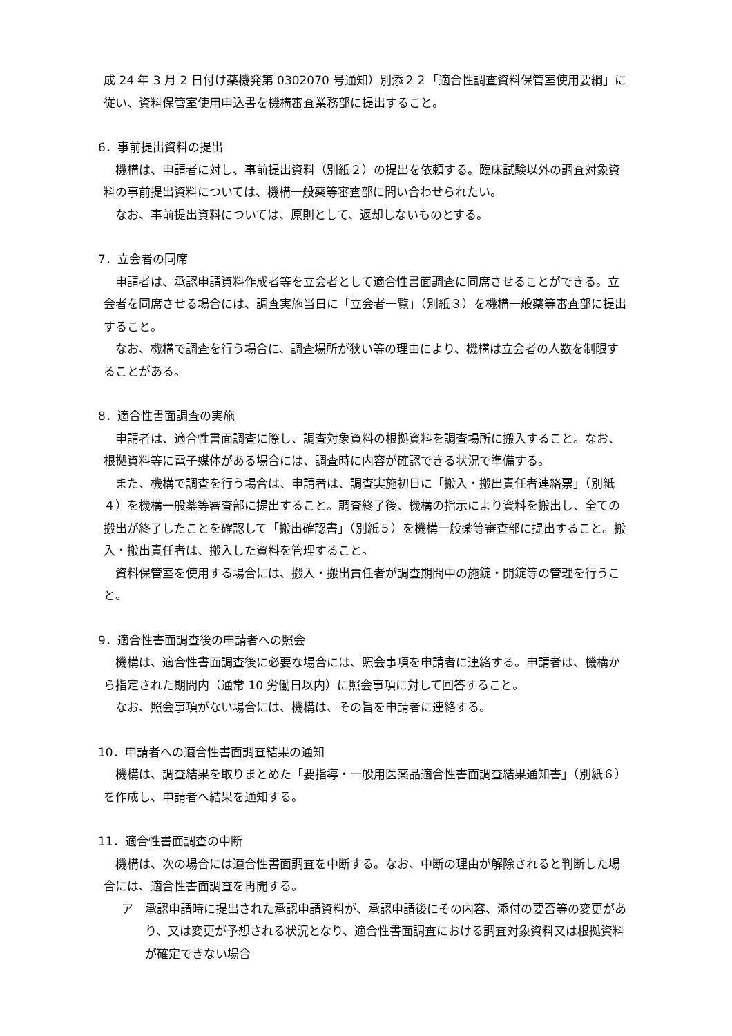成 24 年 3 月 2 日付け薬機発第 0302070 号通知）別添２２「適合性調査資料保管室使用要綱」に従い、資料保管室使用申込書を機構審査業務部に提出すること。
6．事前提出資料の提出
機構は、申請者に対し、事前提出資料（別紙２）の提出を依頼する。臨床試験以外の調査対象資料の事前提出資料については、機構一般薬等審査部に問い合わせられたい。
なお、事前提出資料については、原則として、返却しないものとする。
7．立会者の同席
申請者は、承認申請資料作成者等を立会者として適合性書面調査に同席させることができる。立会者を同席させる場合には、調査実施当日に「立会者一覧」（別紙３）を機構一般薬等審査部に提出すること。
なお、機構で調査を行う場合に、調査場所が狭い等の理由により、機構は立会者の人数を制限することがある。
8．適合性書面調査の実施
申請者は、適合性書面調査に際し、調査対象資料の根拠資料を調査場所に搬入すること。なお、根拠資料等に電子媒体がある場合には、調査時に内容が確認できる状況で準備する。
また、機構で調査を行う場合は、申請者は、調査実施初日に「搬入・搬出責任者連絡票」（別紙４）を機構一般薬等審査部に提出すること。調査終了後、機構の指示により資料を搬出し、全ての搬出が終了したことを確認して「搬出確認書」（別紙５）を機構一般薬等審査部に提出すること。搬入・搬出責任者は、搬入した資料を管理すること。
資料保管室を使用する場合には、搬入・搬出責任者が調査期間中の施錠・開錠等の管理を行うこと。
9．適合性書面調査後の申請者への照会
機構は、適合性書面調査後に必要な場合には、照会事項を申請者に連絡する。申請者は、機構から指定された期間内（通常 10 労働日以内）に照会事項に対して回答すること。
なお、照会事項がない場合には、機構は、その旨を申請者に連絡する。
10．申請者への適合性書面調査結果の通知
機構は、調査結果を取りまとめた「要指導・一般用医薬品適合性書面調査結果通知書」（別紙６）を作成し、申請者へ結果を通知する。
11．適合性書面調査の中断
機構は、次の場合には適合性書面調査を中断する。なお、中断の理由が解除されると判断した場合には、適合性書面調査を再開する。
ア　承認申請時に提出された承認申請資料が、承認申請後にその内容、添付の要否等の変更があり、又は変更が予想される状況となり、適合性書面調査における調査対象資料又は根拠資料が確定できない場合